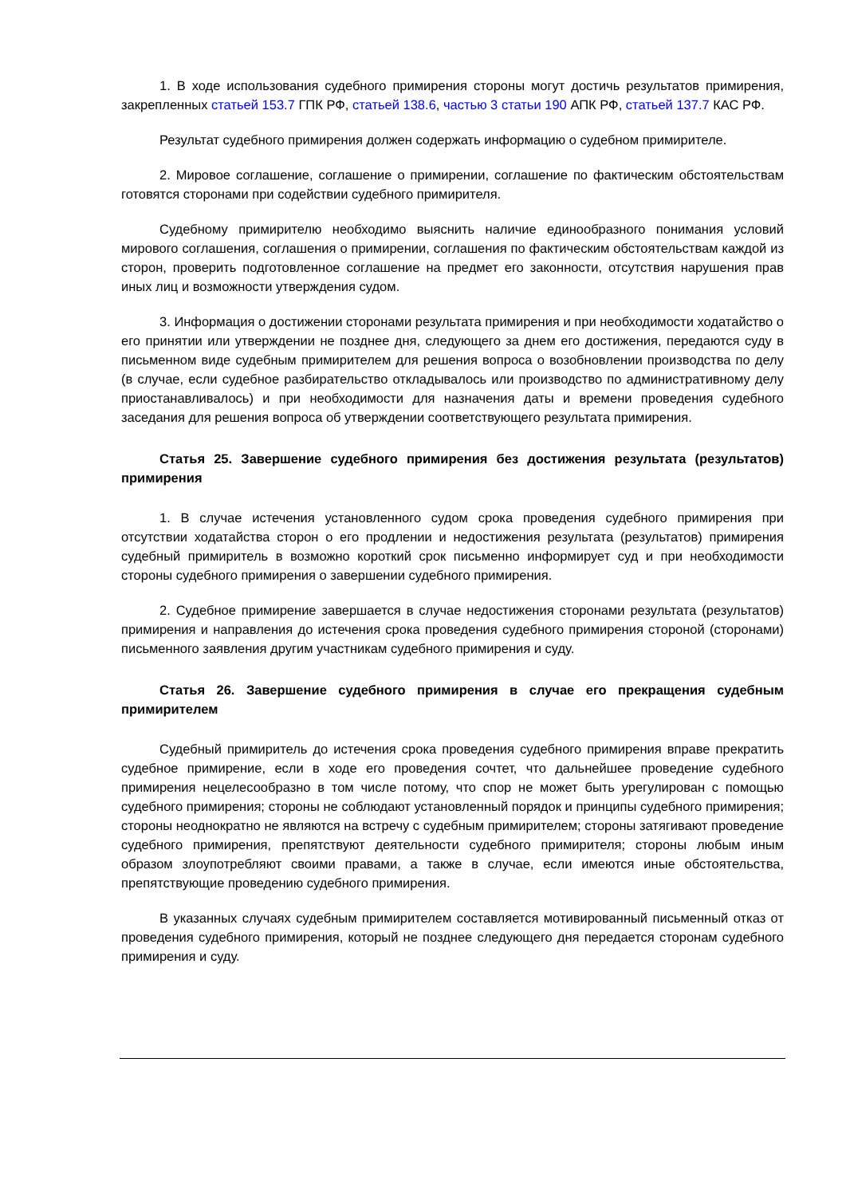1. В ходе использования судебного примирения стороны могут достичь результатов примирения, закрепленных статьей 153.7 ГПК РФ, статьей 138.6, частью 3 статьи 190 АПК РФ, статьей 137.7 КАС РФ.
Результат судебного примирения должен содержать информацию о судебном примирителе.
2. Мировое соглашение, соглашение о примирении, соглашение по фактическим обстоятельствам готовятся сторонами при содействии судебного примирителя.
Судебному примирителю необходимо выяснить наличие единообразного понимания условий мирового соглашения, соглашения о примирении, соглашения по фактическим обстоятельствам каждой из сторон, проверить подготовленное соглашение на предмет его законности, отсутствия нарушения прав иных лиц и возможности утверждения судом.
3. Информация о достижении сторонами результата примирения и при необходимости ходатайство о его принятии или утверждении не позднее дня, следующего за днем его достижения, передаются суду в письменном виде судебным примирителем для решения вопроса о возобновлении производства по делу (в случае, если судебное разбирательство откладывалось или производство по административному делу приостанавливалось) и при необходимости для назначения даты и времени проведения судебного заседания для решения вопроса об утверждении соответствующего результата примирения.
Статья 25. Завершение судебного примирения без достижения результата (результатов) примирения
1. В случае истечения установленного судом срока проведения судебного примирения при отсутствии ходатайства сторон о его продлении и недостижения результата (результатов) примирения судебный примиритель в возможно короткий срок письменно информирует суд и при необходимости стороны судебного примирения о завершении судебного примирения.
2. Судебное примирение завершается в случае недостижения сторонами результата (результатов) примирения и направления до истечения срока проведения судебного примирения стороной (сторонами) письменного заявления другим участникам судебного примирения и суду.
Статья 26. Завершение судебного примирения в случае его прекращения судебным примирителем
Судебный примиритель до истечения срока проведения судебного примирения вправе прекратить судебное примирение, если в ходе его проведения сочтет, что дальнейшее проведение судебного примирения нецелесообразно в том числе потому, что спор не может быть урегулирован с помощью судебного примирения; стороны не соблюдают установленный порядок и принципы судебного примирения; стороны неоднократно не являются на встречу с судебным примирителем; стороны затягивают проведение судебного примирения, препятствуют деятельности судебного примирителя; стороны любым иным образом злоупотребляют своими правами, а также в случае, если имеются иные обстоятельства, препятствующие проведению судебного примирения.
В указанных случаях судебным примирителем составляется мотивированный письменный отказ от проведения судебного примирения, который не позднее следующего дня передается сторонам судебного примирения и суду.